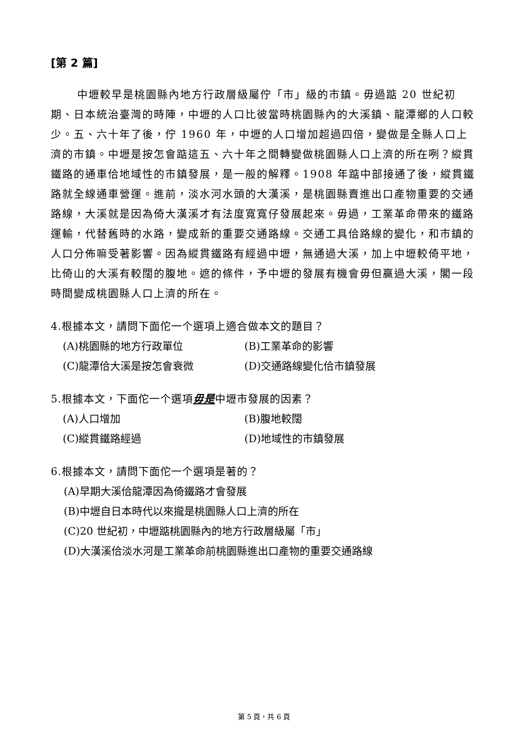[第 2 篇]
中壢較早是桃園縣內地方行政層級屬佇「市」級的市鎮。毋過踮 20 世紀初期、日本統治臺灣的時陣，中壢的人口比彼當時桃園縣內的大溪鎮、龍潭鄉的人口較少。五、六十年了後，佇 1960 年，中壢的人口增加超過四倍，變做是全縣人口上濟的市鎮。中壢是按怎會踮這五、六十年之間轉變做桃園縣人口上濟的所在咧？縱貫鐵路的通車佮地域性的市鎮發展，是一般的解釋。1908 年踮中部接通了後，縱貫鐵路就全線通車營運。進前，淡水河水頭的大漢溪，是桃園縣賣進出口產物重要的交通路線，大溪就是因為倚大漢溪才有法度寬寬仔發展起來。毋過，工業革命帶來的鐵路運輸，代替舊時的水路，變成新的重要交通路線。交通工具佮路線的變化，和市鎮的人口分佈嘛受著影響。因為縱貫鐵路有經過中壢，無通過大溪，加上中壢較倚平地，比倚山的大溪有較闊的腹地。遮的條件，予中壢的發展有機會毋但贏過大溪，閣一段時間變成桃園縣人口上濟的所在。
4.根據本文，請問下面佗一个選項上適合做本文的題目？
(A)桃園縣的地方行政單位
(B)工業革命的影響
(C)龍潭佮大溪是按怎會衰微
(D)交通路線變化佮市鎮發展
5.根據本文，下面佗一个選項毋是中壢市發展的因素？
(A)人口增加
(B)腹地較闊
(C)縱貫鐵路經過
(D)地域性的市鎮發展
6.根據本文，請問下面佗一个選項是著的？
(A)早期大溪佮龍潭因為倚鐵路才會發展
(B)中壢自日本時代以來攏是桃園縣人口上濟的所在
(C)20 世紀初，中壢踮桃園縣內的地方行政層級屬「市」
(D)大漢溪佮淡水河是工業革命前桃園縣進出口產物的重要交通路線
第 5 頁，共 6 頁